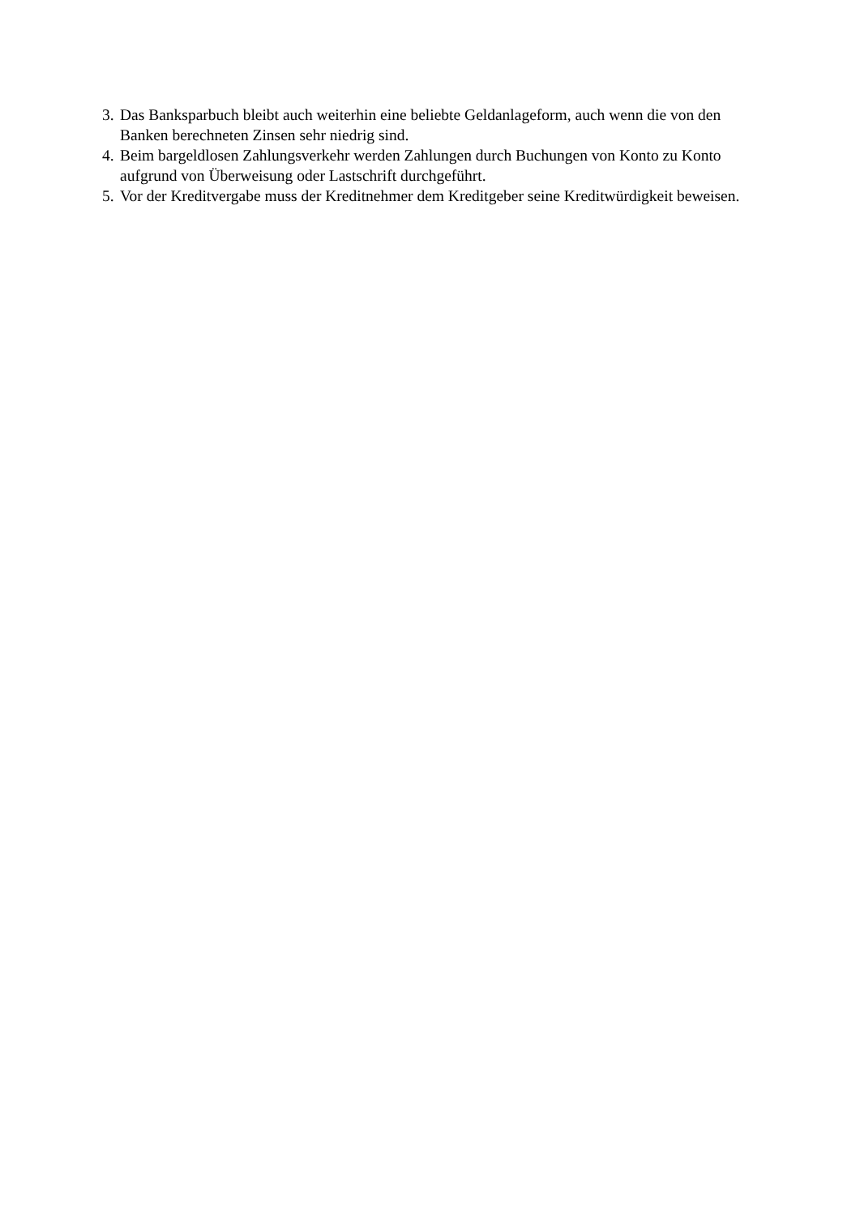3. Das Banksparbuch bleibt auch weiterhin eine beliebte Geldanlageform, auch wenn die von den Banken berechneten Zinsen sehr niedrig sind.
4. Beim bargeldlosen Zahlungsverkehr werden Zahlungen durch Buchungen von Konto zu Konto aufgrund von Überweisung oder Lastschrift durchgeführt.
5. Vor der Kreditvergabe muss der Kreditnehmer dem Kreditgeber seine Kreditwürdigkeit beweisen.